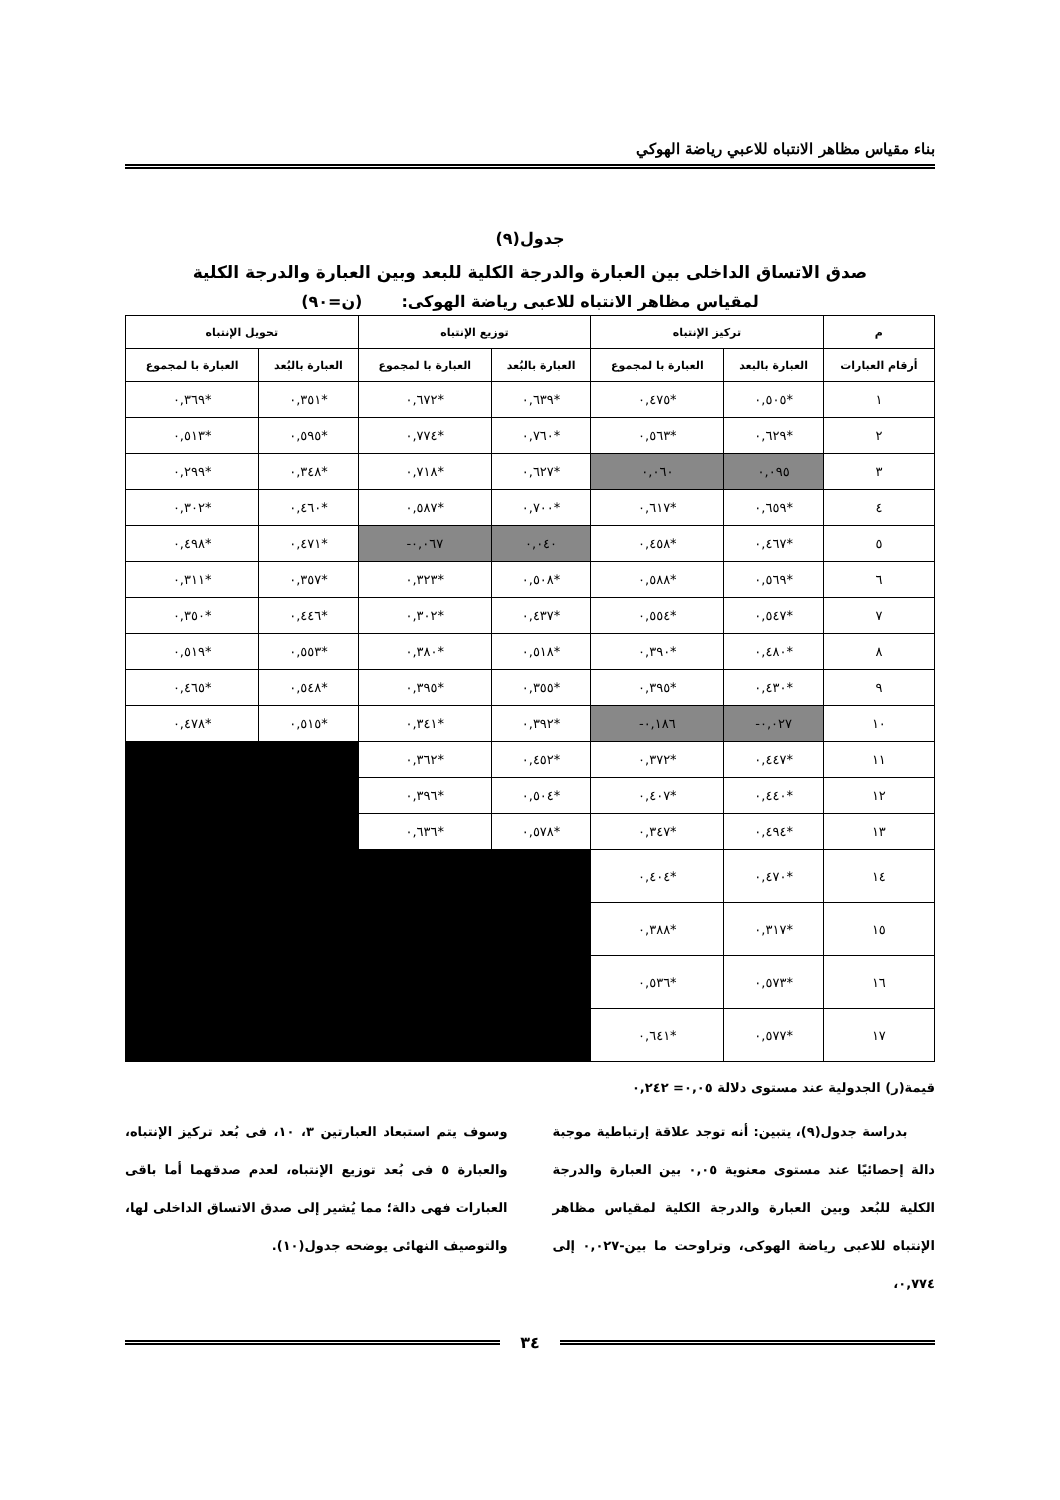بناء مقياس مظاهر الانتباه للاعبي رياضة الهوكي
جدول(٩)
صدق الاتساق الداخلى بين العبارة والدرجة الكلية للبعد وبين العبارة والدرجة الكلية
لمقياس مظاهر الانتباه للاعبى رياضة الهوكى: (ن=٩٠)
| م | تركيز الإنتباه | | توزيع الإنتباه | | تحويل الإنتباه | |
| --- | --- | --- | --- | --- | --- | --- |
| أرقام العبارات | العبارة بالبعد | العبارة با لمجموع | العبارة بالبُعد | العبارة با لمجموع | العبارة بالبُعد | العبارة با لمجموع |
| ١ | *٠,٥٠٥ | *٠,٤٧٥ | *٠,٦٣٩ | *٠,٦٧٢ | *٠,٣٥١ | *٠,٣٦٩ |
| ٢ | *٠,٦٢٩ | *٠,٥٦٣ | *٠,٧٦٠ | *٠,٧٧٤ | *٠,٥٩٥ | *٠,٥١٣ |
| ٣ | ٠,٠٩٥ | ٠,٠٦٠ | *٠,٦٢٧ | *٠,٧١٨ | *٠,٣٤٨ | *٠,٢٩٩ |
| ٤ | *٠,٦٥٩ | *٠,٦١٧ | *٠,٧٠٠ | *٠,٥٨٧ | *٠,٤٦٠ | *٠,٣٠٢ |
| ٥ | *٠,٤٦٧ | *٠,٤٥٨ | ٠,٠٤٠ | ٠,٠٦٧- | *٠,٤٧١ | *٠,٤٩٨ |
| ٦ | *٠,٥٦٩ | *٠,٥٨٨ | *٠,٥٠٨ | *٠,٣٢٣ | *٠,٣٥٧ | *٠,٣١١ |
| ٧ | *٠,٥٤٧ | *٠,٥٥٤ | *٠,٤٣٧ | *٠,٣٠٢ | *٠,٤٤٦ | *٠,٣٥٠ |
| ٨ | *٠,٤٨٠ | *٠,٣٩٠ | *٠,٥١٨ | *٠,٣٨٠ | *٠,٥٥٣ | *٠,٥١٩ |
| ٩ | *٠,٤٣٠ | *٠,٣٩٥ | *٠,٣٥٥ | *٠,٣٩٥ | *٠,٥٤٨ | *٠,٤٦٥ |
| ١٠ | ٠,٠٢٧- | ٠,١٨٦- | *٠,٣٩٢ | *٠,٣٤١ | *٠,٥١٥ | *٠,٤٧٨ |
| ١١ | *٠,٤٤٧ | *٠,٣٧٢ | *٠,٤٥٢ | *٠,٣٦٢ | | |
| ١٢ | *٠,٤٤٠ | *٠,٤٠٧ | *٠,٥٠٤ | *٠,٣٩٦ | | |
| ١٣ | *٠,٤٩٤ | *٠,٣٤٧ | *٠,٥٧٨ | *٠,٦٣٦ | | |
| ١٤ | *٠,٤٧٠ | *٠,٤٠٤ | | | | |
| ١٥ | *٠,٣١٧ | *٠,٣٨٨ | | | | |
| ١٦ | *٠,٥٧٣ | *٠,٥٣٦ | | | | |
| ١٧ | *٠,٥٧٧ | *٠,٦٤١ | | | | |
قيمة(ر) الجدولية عند مستوى دلالة ٠,٠٥= ٠,٢٤٢
بدراسة جدول(٩)، يتبين: أنه توجد علاقة إرتباطية موجبة دالة إحصائيًا عند مستوى معنوية ٠,٠٥ بين العبارة والدرجة الكلية للبُعد وبين العبارة والدرجة الكلية لمقياس مظاهر الإنتباه للاعبى رياضة الهوكى، وتراوحت ما بين-٠,٠٢٧ إلى ٠,٧٧٤،
وسوف يتم استبعاد العبارتين ٣، ١٠، فى بُعد تركيز الإنتباه، والعبارة ٥ فى بُعد توزيع الإنتباه، لعدم صدقهما أما باقى العبارات فهى دالة؛ مما يُشير إلى صدق الاتساق الداخلى لها، والتوصيف النهائى يوضحه جدول(١٠).
٣٤